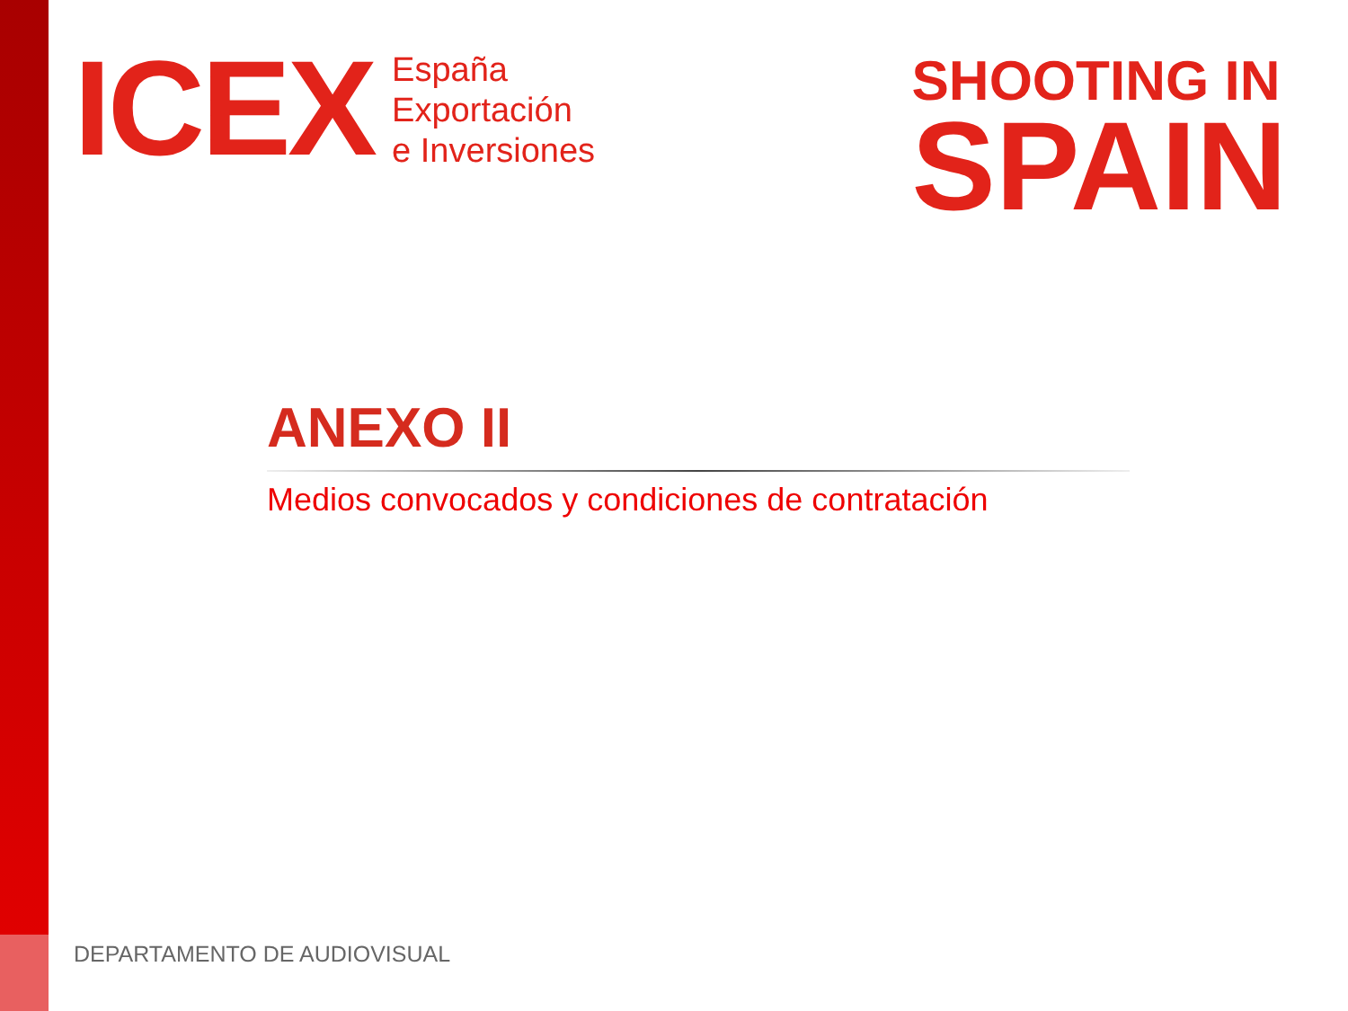ICEX
España
Exportación
e Inversiones
SHOOTING IN
SPAIN
ANEXO II
Medios convocados y condiciones de contratación
DEPARTAMENTO DE AUDIOVISUAL